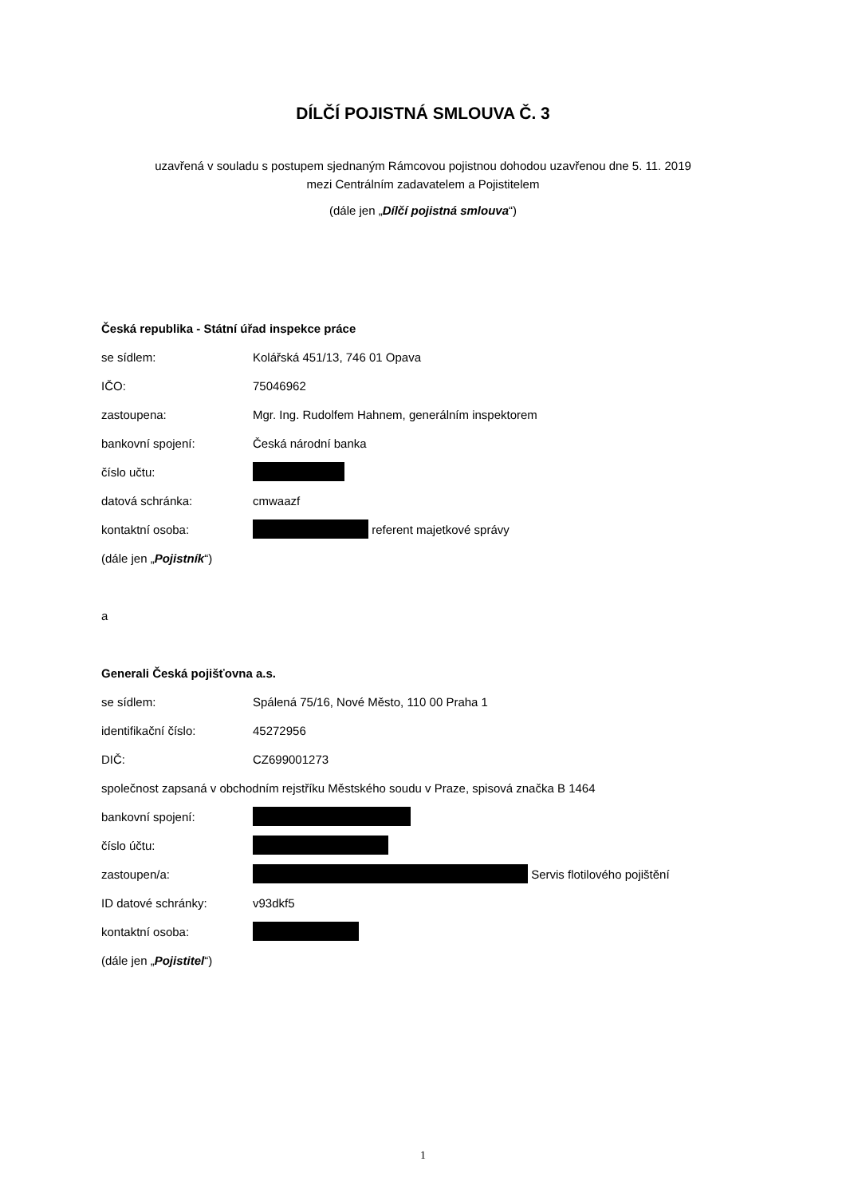DÍLČÍ POJISTNÁ SMLOUVA Č. 3
uzavřená v souladu s postupem sjednaným Rámcovou pojistnou dohodou uzavřenou dne 5. 11. 2019
mezi Centrálním zadavatelem a Pojistitelem
(dále jen „Dílčí pojistná smlouva“)
Česká republika - Státní úřad inspekce práce
se sídlem: Kolářská 451/13, 746 01 Opava
IČO: 75046962
zastoupena: Mgr. Ing. Rudolfem Hahnem, generálním inspektorem
bankovní spojení: Česká národní banka
číslo učtu:
datová schránka: cmwaazf
kontaktní osoba: referent majetkové správy
(dále jen „ Pojistník “)
a
Generali Česká pojišťovna a.s.
se sídlem: Spálená 75/16, Nové Město, 110 00 Praha 1
identifikační číslo: 45272956
DIČ: CZ699001273
společnost zapsaná v obchodním rejstříku Městského soudu v Praze, spisová značka B 1464
bankovní spojení:
číslo účtu:
zastoupen/a: Servis flotilového pojištění
ID datové schránky: v93dkf5
kontaktní osoba:
(dále jen „ Pojistitel “)
1